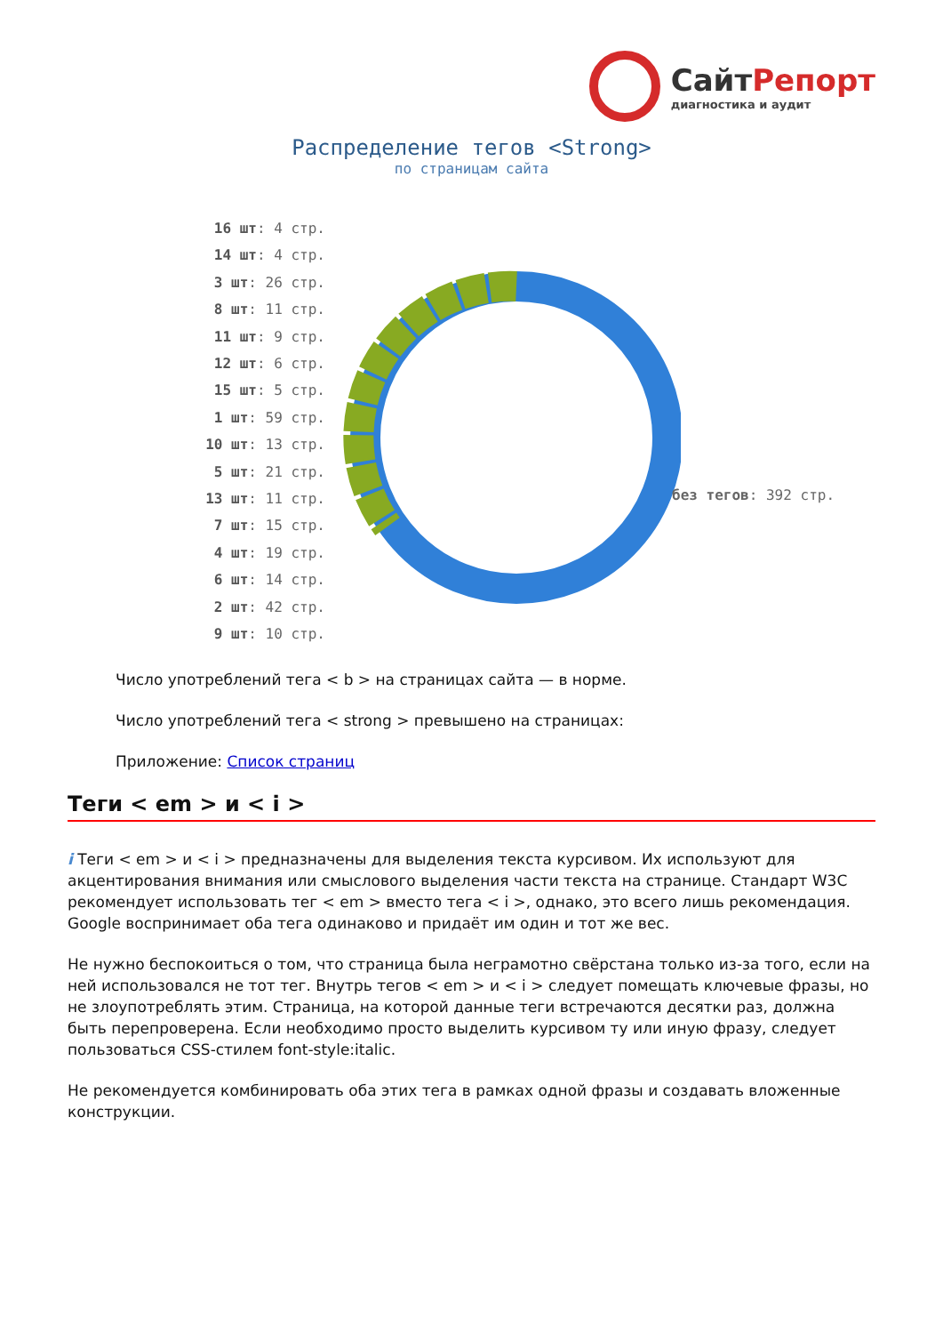СайтРепорт
диагностика и аудит
Распределение тегов <Strong>
по страницам сайта
16 шт: 4 стр.
14 шт: 4 стр.
3 шт: 26 стр.
8 шт: 11 стр.
11 шт: 9 стр.
12 шт: 6 стр.
15 шт: 5 стр.
1 шт: 59 стр.
10 шт: 13 стр.
5 шт: 21 стр.
13 шт: 11 стр.
7 шт: 15 стр.
4 шт: 19 стр.
6 шт: 14 стр.
2 шт: 42 стр.
9 шт: 10 стр.
без тегов: 392 стр.
Число употреблений тега < b > на страницах сайта — в норме.
Число употреблений тега < strong > превышено на страницах:
Приложение: Список страниц
Теги < em > и < i >
i Теги < em > и < i > предназначены для выделения текста курсивом. Их используют для акцентирования внимания или смыслового выделения части текста на странице. Стандарт W3C рекомендует использовать тег < em > вместо тега < i >, однако, это всего лишь рекомендация. Google воспринимает оба тега одинаково и придаёт им один и тот же вес.
Не нужно беспокоиться о том, что страница была неграмотно свёрстана только из-за того, если на ней использовался не тот тег. Внутрь тегов < em > и < i > следует помещать ключевые фразы, но не злоупотреблять этим. Страница, на которой данные теги встречаются десятки раз, должна быть перепроверена. Если необходимо просто выделить курсивом ту или иную фразу, следует пользоваться CSS-стилем font-style:italic.
Не рекомендуется комбинировать оба этих тега в рамках одной фразы и создавать вложенные конструкции.